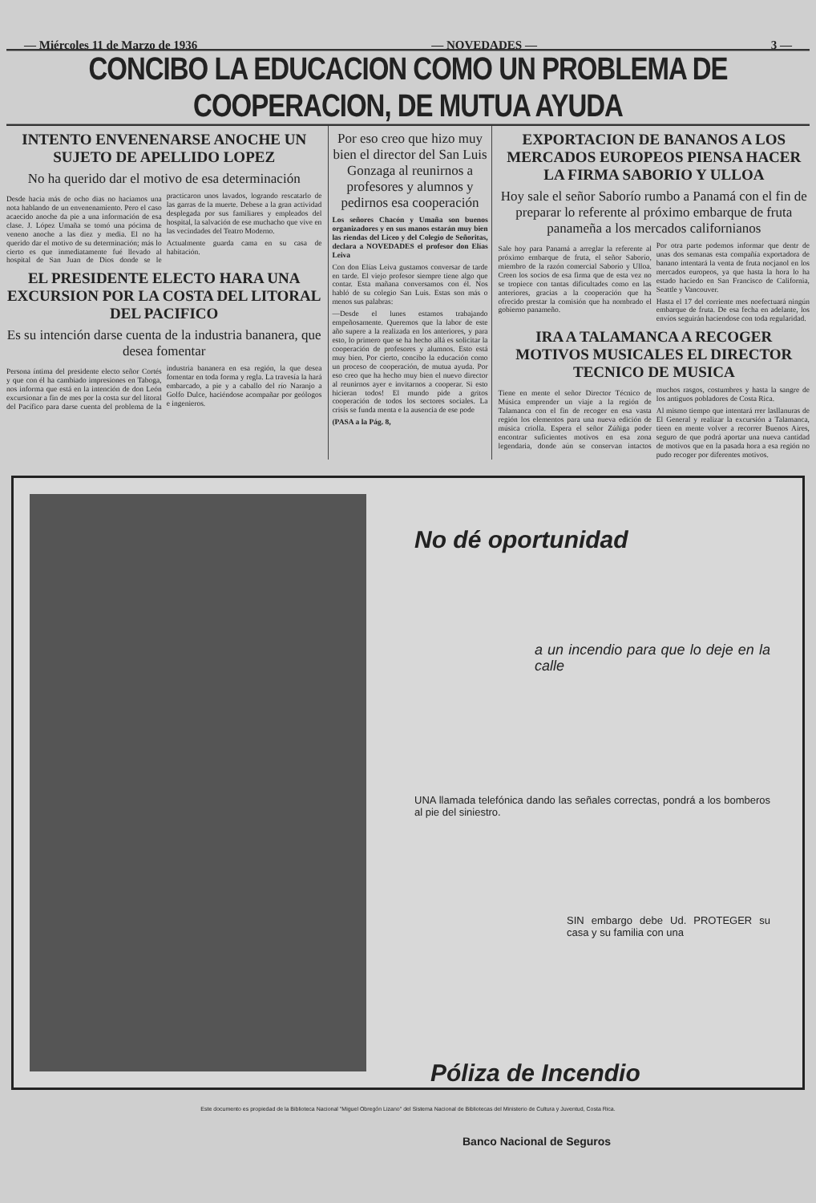— Miércoles 11 de Marzo de 1936 — NOVEDADES — 3 —
CONCIBO LA EDUCACION COMO UN PROBLEMA DE COOPERACION, DE MUTUA AYUDA
INTENTO ENVENENARSE ANOCHE UN SUJETO DE APELLIDO LOPEZ
No ha querido dar el motivo de esa determinación
Desde hacia más de ocho dias no haciamos una nota hablando de un envenenamiento. Pero el caso acaecido anoche da pie a una información de esa clase. J. López Umaña se tomó una pócima de veneno anoche a las diez y media. El no ha querido dar el motivo de su determinación; más lo cierto es que inmediatamente fué llevado al hospital de San Juan de Dios donde se le practicaron unos lavados, logrando rescatarlo de las garras de la muerte. Debese a la gran actividad desplegada por sus familiares y empleados del hospital, la salvación de ese muchacho que vive en las vecindades del Teatro Moderno.
Actualmente guarda cama en su casa de habitación.
EL PRESIDENTE ELECTO HARA UNA EXCURSION POR LA COSTA DEL LITORAL DEL PACIFICO
Es su intención darse cuenta de la industria bananera, que desea fomentar
Persona íntima del presidente electo señor Cortés y que con él ha cambiado impresiones en Taboga, nos informa que está en la intención de don León excursionar a fin de mes por la costa sur del litoral del Pacífico para darse cuenta del problema de la industria bananera en esa región, la que desea fomentar en toda forma y regla. La travesía la hará embarcado, a pie y a caballo del río Naranjo a Golfo Dulce, haciéndose acompañar por geólogos e ingenieros.
Por eso creo que hizo muy bien el director del San Luis Gonzaga al reunirnos a profesores y alumnos y pedirnos esa cooperación
Los señores Chacón y Umaña son buenos organizadores y en sus manos estarán muy bien las riendas del Liceo y del Colegio de Señoritas, declara a NOVEDADES el profesor don Elías Leiva
Con don Elías Leiva gustamos conversar de tarde en tarde. El viejo profesor siempre tiene algo que contar. Esta mañana conversamos con él. Nos habló de su colegio San Luis. Estas son más o menos sus palabras:
—Desde el lunes estamos trabajando empeñosamente. Queremos que la labor de este año supere a la realizada en los anteriores, y para esto, lo primero que se ha hecho allá es solicitar la cooperación de profesores y alumnos. Esto está muy bien. Por cierto, concibo la educación como un proceso de cooperación, de mutua ayuda. Por eso creo que ha hecho muy bien el nuevo director al reunirnos ayer e invitarnos a cooperar. Si esto hicieran todos! El mundo pide a gritos cooperación de todos los sectores sociales. La crisis se funda menta e la ausencia de ese pode
(PASA a la Pág. 8,
EXPORTACION DE BANANOS A LOS MERCADOS EUROPEOS PIENSA HACER LA FIRMA SABORIO Y ULLOA
Hoy sale el señor Saborío rumbo a Panamá con el fin de preparar lo referente al próximo embarque de fruta panameña a los mercados californianos
Sale hoy para Panamá a arreglar la referente al próximo embarque de fruta, el señor Saborío, miembro de la razón comercial Saborío y Ulloa. Creen los socios de esa firma que de esta vez no se tropiece con tantas dificultades como en las anteriores, gracias a la cooperación que ha ofrecido prestar la comisión que ha nombrado el gobierno panameño.
Por otra parte podemos informar que dentr de unas dos semanas esta compañía exportadora de banano intentará la venta de fruta nocjanol en los mercados europeos, ya que hasta la hora lo ha estado haciedo en San Francisco de California, Seattle y Vancouver.
Hasta el 17 del corriente mes noefectuará ningún embarque de fruta. De esa fecha en adelante, los envíos seguirán haciendose con toda regularidad.
IRA A TALAMANCA A RECOGER MOTIVOS MUSICALES EL DIRECTOR TECNICO DE MUSICA
Tiene en mente el señor Director Técnico de Música emprender un viaje a la región de Talamanca con el fin de recoger en esa vasta región los elementos para una nueva edición de música criolla. Espera el señor Zúñiga poder encontrar suficientes motivos en esa zona legendaria, donde aún se conservan intactos muchos rasgos, costumbres y hasta la sangre de los antiguos pobladores de Costa Rica.
Al mismo tiempo que intentará rrer lasllanuras de El General y realizar la excursión a Talamanca, tieen en mente volver a recorrer Buenos Aires, seguro de que podrá aportar una nueva cantidad de motivos que en la pasada hora a esa región no pudo recoger por diferentes motivos.
No dé oportunidad
a un incendio para que lo deje en la calle
UNA llamada telefónica dando las señales correctas, pondrá a los bomberos al pie del siniestro.
SIN embargo debe Ud. PROTEGER su casa y su familia con una
Póliza de Incendio
Banco Nacional de Seguros
Este documento es propiedad de la Biblioteca Nacional "Miguel Obregón Lizano" del Sistema Nacional de Bibliotecas del Ministerio de Cultura y Juventud, Costa Rica.